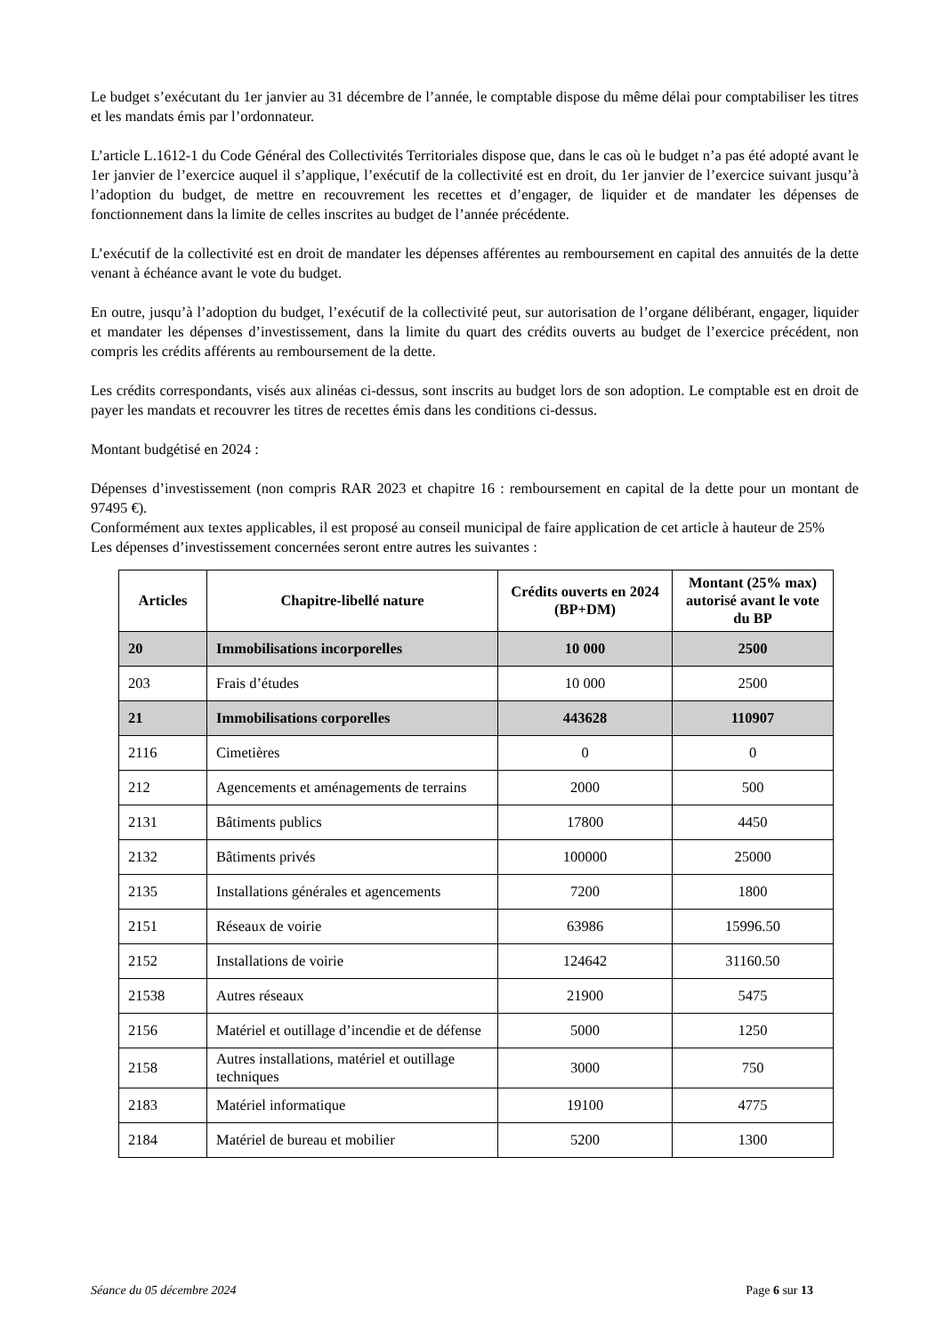Le budget s’exécutant du 1er janvier au 31 décembre de l’année, le comptable dispose du même délai pour comptabiliser les titres et les mandats émis par l’ordonnateur.
L’article L.1612-1 du Code Général des Collectivités Territoriales dispose que, dans le cas où le budget n’a pas été adopté avant le 1er janvier de l’exercice auquel il s’applique, l’exécutif de la collectivité est en droit, du 1er janvier de l’exercice suivant jusqu’à l’adoption du budget, de mettre en recouvrement les recettes et d’engager, de liquider et de mandater les dépenses de fonctionnement dans la limite de celles inscrites au budget de l’année précédente.
L’exécutif de la collectivité est en droit de mandater les dépenses afférentes au remboursement en capital des annuités de la dette venant à échéance avant le vote du budget.
En outre, jusqu’à l’adoption du budget, l’exécutif de la collectivité peut, sur autorisation de l’organe délibérant, engager, liquider et mandater les dépenses d’investissement, dans la limite du quart des crédits ouverts au budget de l’exercice précédent, non compris les crédits afférents au remboursement de la dette.
Les crédits correspondants, visés aux alinéas ci-dessus, sont inscrits au budget lors de son adoption. Le comptable est en droit de payer les mandats et recouvrer les titres de recettes émis dans les conditions ci-dessus.
Montant budgétisé en 2024 :
Dépenses d’investissement (non compris RAR 2023 et chapitre 16 : remboursement en capital de la dette pour un montant de 97495 €).
Conformément aux textes applicables, il est proposé au conseil municipal de faire application de cet article à hauteur de 25%
Les dépenses d’investissement concernées seront entre autres les suivantes :
| Articles | Chapitre-libellé nature | Crédits ouverts en 2024 (BP+DM) | Montant (25% max) autorisé avant le vote du BP |
| --- | --- | --- | --- |
| 20 | Immobilisations incorporelles | 10 000 | 2500 |
| 203 | Frais d’études | 10 000 | 2500 |
| 21 | Immobilisations corporelles | 443628 | 110907 |
| 2116 | Cimetières | 0 | 0 |
| 212 | Agencements et aménagements de terrains | 2000 | 500 |
| 2131 | Bâtiments publics | 17800 | 4450 |
| 2132 | Bâtiments privés | 100000 | 25000 |
| 2135 | Installations générales et agencements | 7200 | 1800 |
| 2151 | Réseaux de voirie | 63986 | 15996.50 |
| 2152 | Installations de voirie | 124642 | 31160.50 |
| 21538 | Autres réseaux | 21900 | 5475 |
| 2156 | Matériel et outillage d’incendie et de défense | 5000 | 1250 |
| 2158 | Autres installations, matériel et outillage techniques | 3000 | 750 |
| 2183 | Matériel informatique | 19100 | 4775 |
| 2184 | Matériel de bureau et mobilier | 5200 | 1300 |
Séance du 05 décembre 2024 Page 6 sur 13